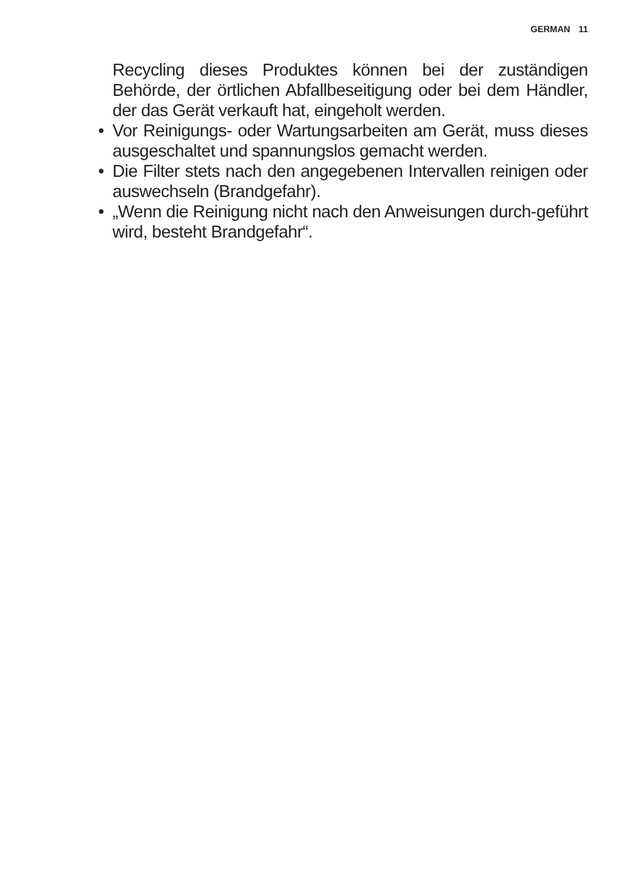GERMAN 11
Recycling dieses Produktes können bei der zuständigen Behörde, der örtlichen Abfallbeseitigung oder bei dem Händler, der das Gerät verkauft hat, eingeholt werden.
• Vor Reinigungs- oder Wartungsarbeiten am Gerät, muss dieses ausgeschaltet und spannungslos gemacht werden.
• Die Filter stets nach den angegebenen Intervallen reinigen oder auswechseln (Brandgefahr).
• „Wenn die Reinigung nicht nach den Anweisungen durch-geführt wird, besteht Brandgefahr“.